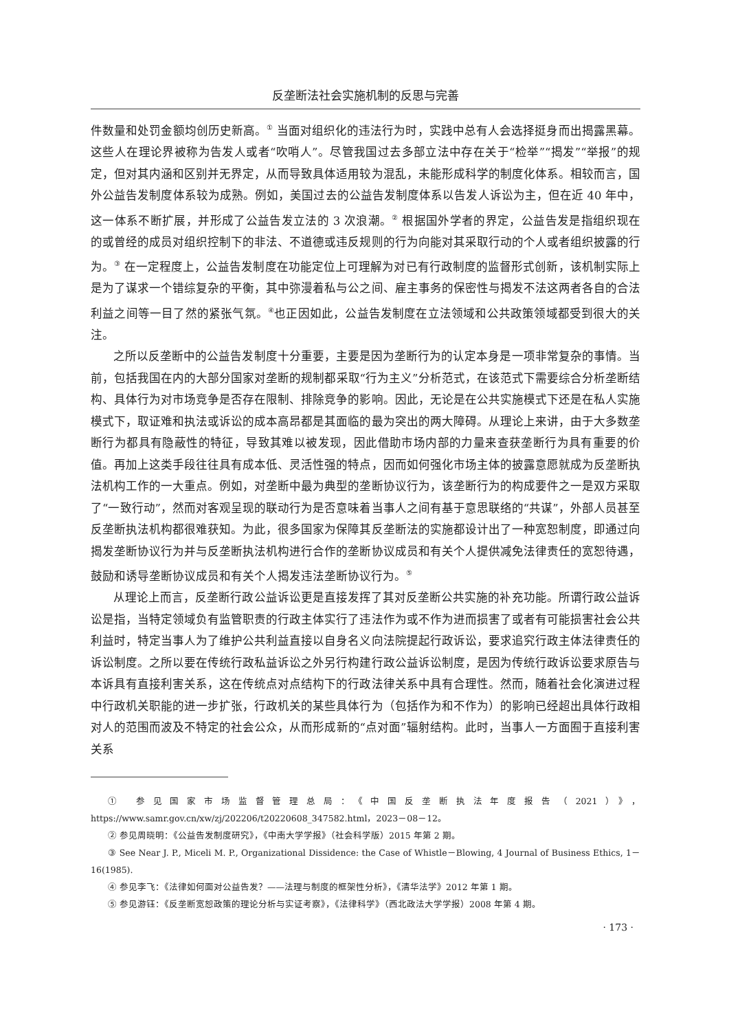反垄断法社会实施机制的反思与完善
件数量和处罚金额均创历史新高。<sup>①</sup> 当面对组织化的违法行为时，实践中总有人会选择挺身而出揭露黑幕。这些人在理论界被称为告发人或者“吹哨人”。尽管我国过去多部立法中存在关于“检举”“揭发”“举报”的规定，但对其内涵和区别并无界定，从而导致具体适用较为混乱，未能形成科学的制度化体系。相较而言，国外公益告发制度体系较为成熟。例如，美国过去的公益告发制度体系以告发人诉讼为主，但在近 40 年中，这一体系不断扩展，并形成了公益告发立法的 3 次浪潮。<sup>②</sup> 根据国外学者的界定，公益告发是指组织现在的或曾经的成员对组织控制下的非法、不道德或违反规则的行为向能对其采取行动的个人或者组织披露的行为。<sup>③</sup> 在一定程度上，公益告发制度在功能定位上可理解为对已有行政制度的监督形式创新，该机制实际上是为了谋求一个错综复杂的平衡，其中弥漫着私与公之间、雇主事务的保密性与揭发不法这两者各自的合法利益之间等一目了然的紧张气氛。<sup>④</sup>也正因如此，公益告发制度在立法领域和公共政策领域都受到很大的关注。
之所以反垄断中的公益告发制度十分重要，主要是因为垄断行为的认定本身是一项非常复杂的事情。当前，包括我国在内的大部分国家对垄断的规制都采取“行为主义”分析范式，在该范式下需要综合分析垄断结构、具体行为对市场竞争是否存在限制、排除竞争的影响。因此，无论是在公共实施模式下还是在私人实施模式下，取证难和执法或诉讼的成本高昂都是其面临的最为突出的两大障碍。从理论上来讲，由于大多数垄断行为都具有隐蔽性的特征，导致其难以被发现，因此借助市场内部的力量来查获垄断行为具有重要的价值。再加上这类手段往往具有成本低、灵活性强的特点，因而如何强化市场主体的披露意愿就成为反垄断执法机构工作的一大重点。例如，对垄断中最为典型的垄断协议行为，该垄断行为的构成要件之一是双方采取了“一致行动”，然而对客观呈现的联动行为是否意味着当事人之间有基于意思联络的“共谋”，外部人员甚至反垄断执法机构都很难获知。为此，很多国家为保障其反垄断法的实施都设计出了一种宽恕制度，即通过向揭发垄断协议行为并与反垄断执法机构进行合作的垄断协议成员和有关个人提供减免法律责任的宽恕待遇，鼓励和诱导垄断协议成员和有关个人揭发违法垄断协议行为。<sup>⑤</sup>
从理论上而言，反垄断行政公益诉讼更是直接发挥了其对反垄断公共实施的补充功能。所谓行政公益诉讼是指，当特定领域负有监管职责的行政主体实行了违法作为或不作为进而损害了或者有可能损害社会公共利益时，特定当事人为了维护公共利益直接以自身名义向法院提起行政诉讼，要求追究行政主体法律责任的诉讼制度。之所以要在传统行政私益诉讼之外另行构建行政公益诉讼制度，是因为传统行政诉讼要求原告与本诉具有直接利害关系，这在传统点对点结构下的行政法律关系中具有合理性。然而，随着社会化演进过程中行政机关职能的进一步扩张，行政机关的某些具体行为（包括作为和不作为）的影响已经超出具体行政相对人的范围而波及不特定的社会公众，从而形成新的“点对面”辐射结构。此时，当事人一方面囿于直接利害关系
① 参见国家市场监督管理总局：《中国反垄断执法年度报告（2021）》，https://www.samr.gov.cn/xw/zj/202206/t20220608_347582.html，2023－08－12。
② 参见周晓明：《公益告发制度研究》，《中南大学学报》（社会科学版）2015 年第 2 期。
③ See Near J. P., Miceli M. P., Organizational Dissidence: the Case of Whistle－Blowing, 4 Journal of Business Ethics, 1－16(1985).
④ 参见李飞：《法律如何面对公益告发？——法理与制度的框架性分析》，《清华法学》2012 年第 1 期。
⑤ 参见游钰：《反垄断宽恕政策的理论分析与实证考察》，《法律科学》（西北政法大学学报）2008 年第 4 期。
· 173 ·